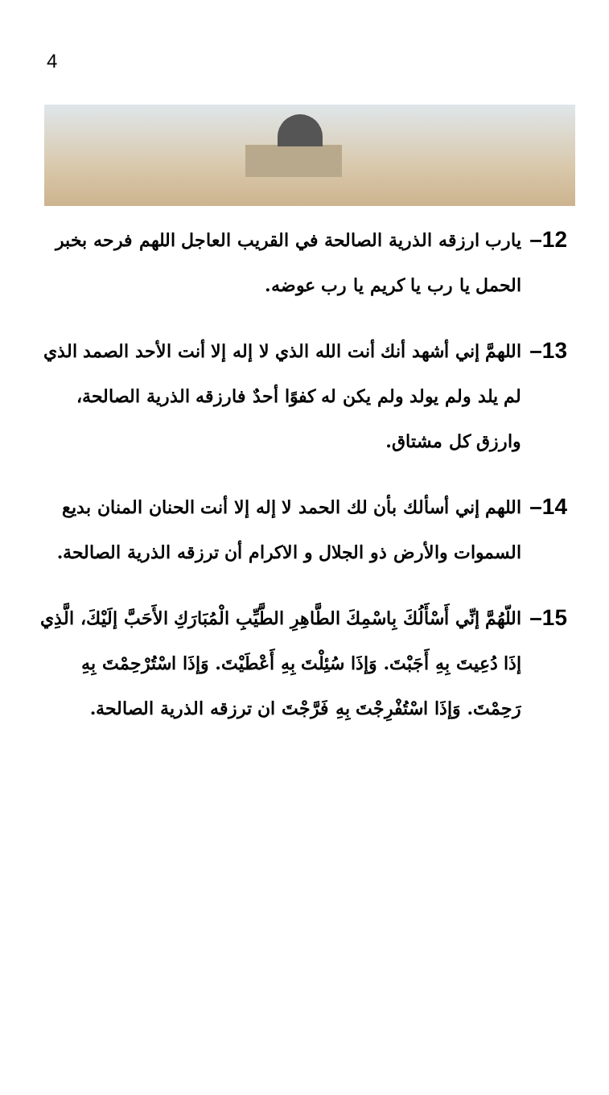4
12– يارب ارزقه الذرية الصالحة في القريب العاجل اللهم فرحه بخبر الحمل يا رب يا كريم يا رب عوضه.
13– اللهمَّ إني أشهد أنك أنت الله الذي لا إله إلا أنت الأحد الصمد الذي لم يلد ولم يولد ولم يكن له كفوًا أحدٌ فارزقه الذرية الصالحة، وارزق كل مشتاق.
14– اللهم إني أسألك بأن لك الحمد لا إله إلا أنت الحنان المنان بديع السموات والأرض ذو الجلال و الاكرام أن ترزقه الذرية الصالحة.
15– اللّهُمَّ إنِّي أَسْأَلُكَ بِاسْمِكَ الطَّاهِرِ الطَّيِّبِ الْمُبَارَكِ الأَحَبَّ إلَيْكَ، الَّذِي إذَا دُعِيتَ بِهِ أَجَبْتَ. وَإذَا سُئِلْتَ بِهِ أَعْطَيْتَ. وَإذَا اسْتُرْحِمْتَ بِهِ رَحِمْتَ. وَإذَا اسْتُفْرِجْتَ بِهِ فَرَّجْتَ ان ترزقه الذرية الصالحة.